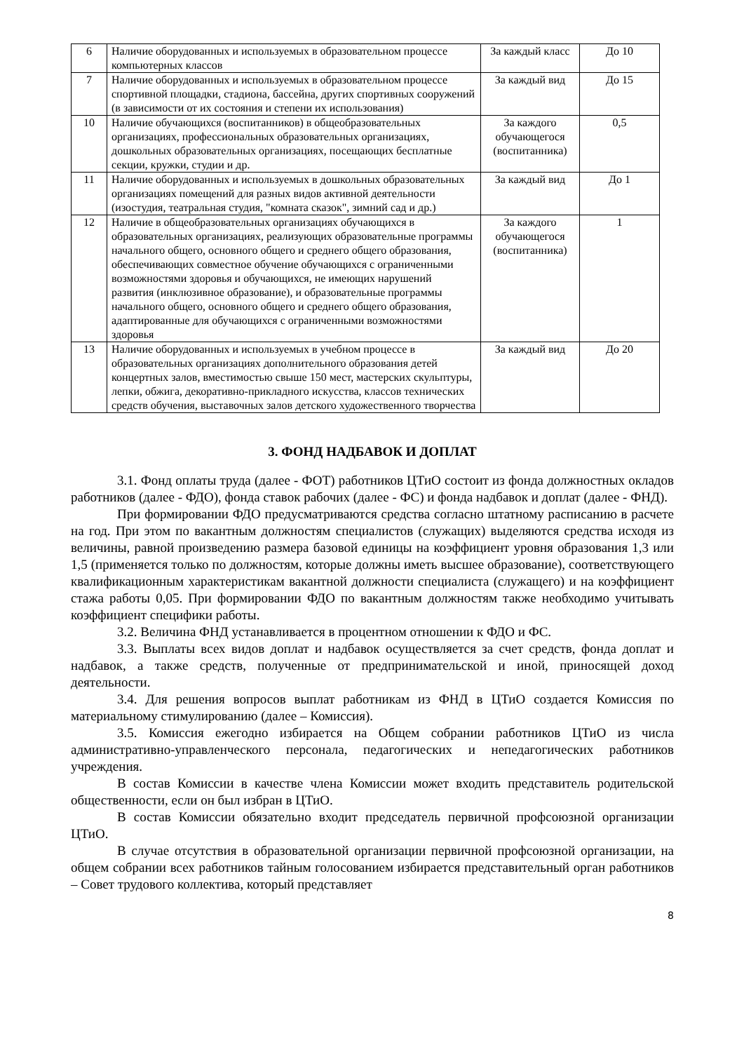| 6 | Наличие оборудованных и используемых в образовательном процессе компьютерных классов | За каждый класс | До 10 |
| 7 | Наличие оборудованных и используемых в образовательном процессе спортивной площадки, стадиона, бассейна, других спортивных сооружений (в зависимости от их состояния и степени их использования) | За каждый вид | До 15 |
| 10 | Наличие обучающихся (воспитанников) в общеобразовательных организациях, профессиональных образовательных организациях, дошкольных образовательных организациях, посещающих бесплатные секции, кружки, студии и др. | За каждого обучающегося (воспитанника) | 0,5 |
| 11 | Наличие оборудованных и используемых в дошкольных образовательных организациях помещений для разных видов активной деятельности (изостудия, театральная студия, "комната сказок", зимний сад и др.) | За каждый вид | До 1 |
| 12 | Наличие в общеобразовательных организациях обучающихся в образовательных организациях, реализующих образовательные программы начального общего, основного общего и среднего общего образования, обеспечивающих совместное обучение обучающихся с ограниченными возможностями здоровья и обучающихся, не имеющих нарушений развития (инклюзивное образование), и образовательные программы начального общего, основного общего и среднего общего образования, адаптированные для обучающихся с ограниченными возможностями здоровья | За каждого обучающегося (воспитанника) | 1 |
| 13 | Наличие оборудованных и используемых в учебном процессе в образовательных организациях дополнительного образования детей концертных залов, вместимостью свыше 150 мест, мастерских скульптуры, лепки, обжига, декоративно-прикладного искусства, классов технических средств обучения, выставочных залов детского художественного творчества | За каждый вид | До 20 |
3. ФОНД НАДБАВОК И ДОПЛАТ
3.1. Фонд оплаты труда (далее - ФОТ) работников ЦТиО состоит из фонда должностных окладов работников (далее - ФДО), фонда ставок рабочих (далее - ФС) и фонда надбавок и доплат (далее - ФНД).
При формировании ФДО предусматриваются средства согласно штатному расписанию в расчете на год. При этом по вакантным должностям специалистов (служащих) выделяются средства исходя из величины, равной произведению размера базовой единицы на коэффициент уровня образования 1,3 или 1,5 (применяется только по должностям, которые должны иметь высшее образование), соответствующего квалификационным характеристикам вакантной должности специалиста (служащего) и на коэффициент стажа работы 0,05. При формировании ФДО по вакантным должностям также необходимо учитывать коэффициент специфики работы.
3.2. Величина ФНД устанавливается в процентном отношении к ФДО и ФС.
3.3. Выплаты всех видов доплат и надбавок осуществляется за счет средств, фонда доплат и надбавок, а также средств, полученные от предпринимательской и иной, приносящей доход деятельности.
3.4. Для решения вопросов выплат работникам из ФНД в ЦТиО создается Комиссия по материальному стимулированию (далее – Комиссия).
3.5. Комиссия ежегодно избирается на Общем собрании работников ЦТиО из числа административно-управленческого персонала, педагогических и непедагогических работников учреждения.
В состав Комиссии в качестве члена Комиссии может входить представитель родительской общественности, если он был избран в ЦТиО.
В состав Комиссии обязательно входит председатель первичной профсоюзной организации ЦТиО.
В случае отсутствия в образовательной организации первичной профсоюзной организации, на общем собрании всех работников тайным голосованием избирается представительный орган работников – Совет трудового коллектива, который представляет
8